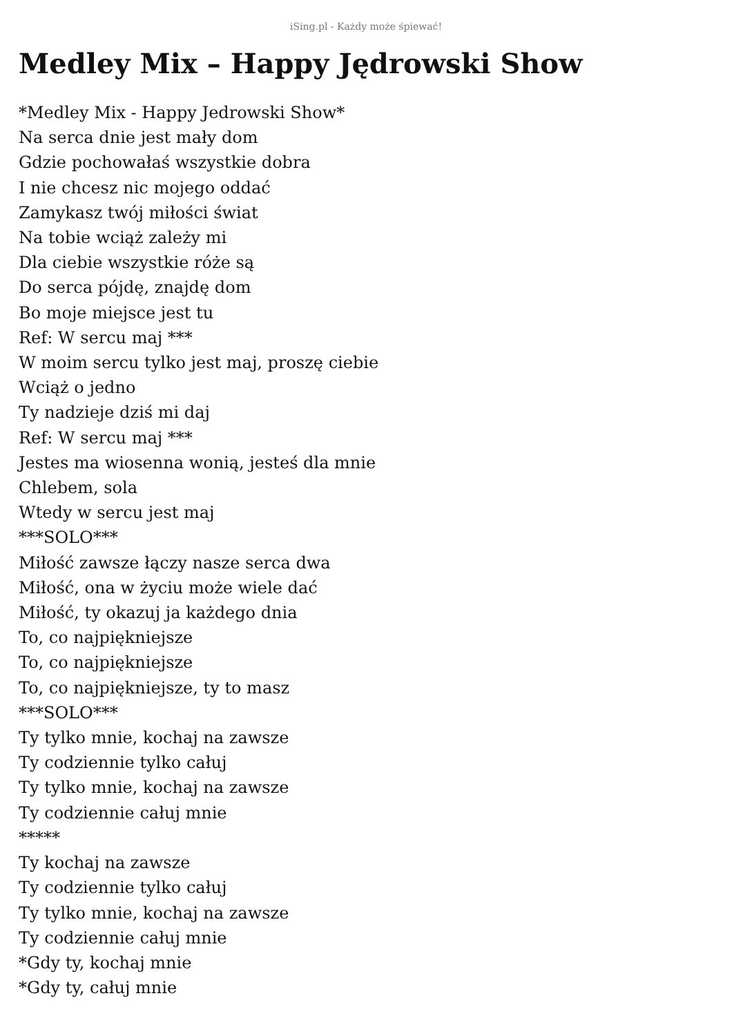iSing.pl - Każdy może śpiewać!
Medley Mix – Happy Jędrowski Show
*Medley Mix - Happy Jedrowski Show*
Na serca dnie jest mały dom
Gdzie pochowałaś wszystkie dobra
I nie chcesz nic mojego oddać
Zamykasz twój miłości świat
Na tobie wciąż zależy mi
Dla ciebie wszystkie róże są
Do serca pójdę, znajdę dom
Bo moje miejsce jest tu
Ref: W sercu maj ***
W moim sercu tylko jest maj, proszę ciebie
Wciąż o jedno
Ty nadzieje dziś mi daj
Ref: W sercu maj ***
Jestes ma wiosenna wonią, jesteś dla mnie
Chlebem, sola
Wtedy w sercu jest maj
***SOLO***
Miłość zawsze łączy nasze serca dwa
Miłość, ona w życiu może wiele dać
Miłość, ty okazuj ja każdego dnia
To, co najpiękniejsze
To, co najpiękniejsze
To, co najpiękniejsze, ty to masz
***SOLO***
Ty tylko mnie, kochaj na zawsze
Ty codziennie tylko całuj
Ty tylko mnie, kochaj na zawsze
Ty codziennie całuj mnie
*****
Ty kochaj na zawsze
Ty codziennie tylko całuj
Ty tylko mnie, kochaj na zawsze
Ty codziennie całuj mnie
*Gdy ty, kochaj mnie
*Gdy ty, całuj mnie